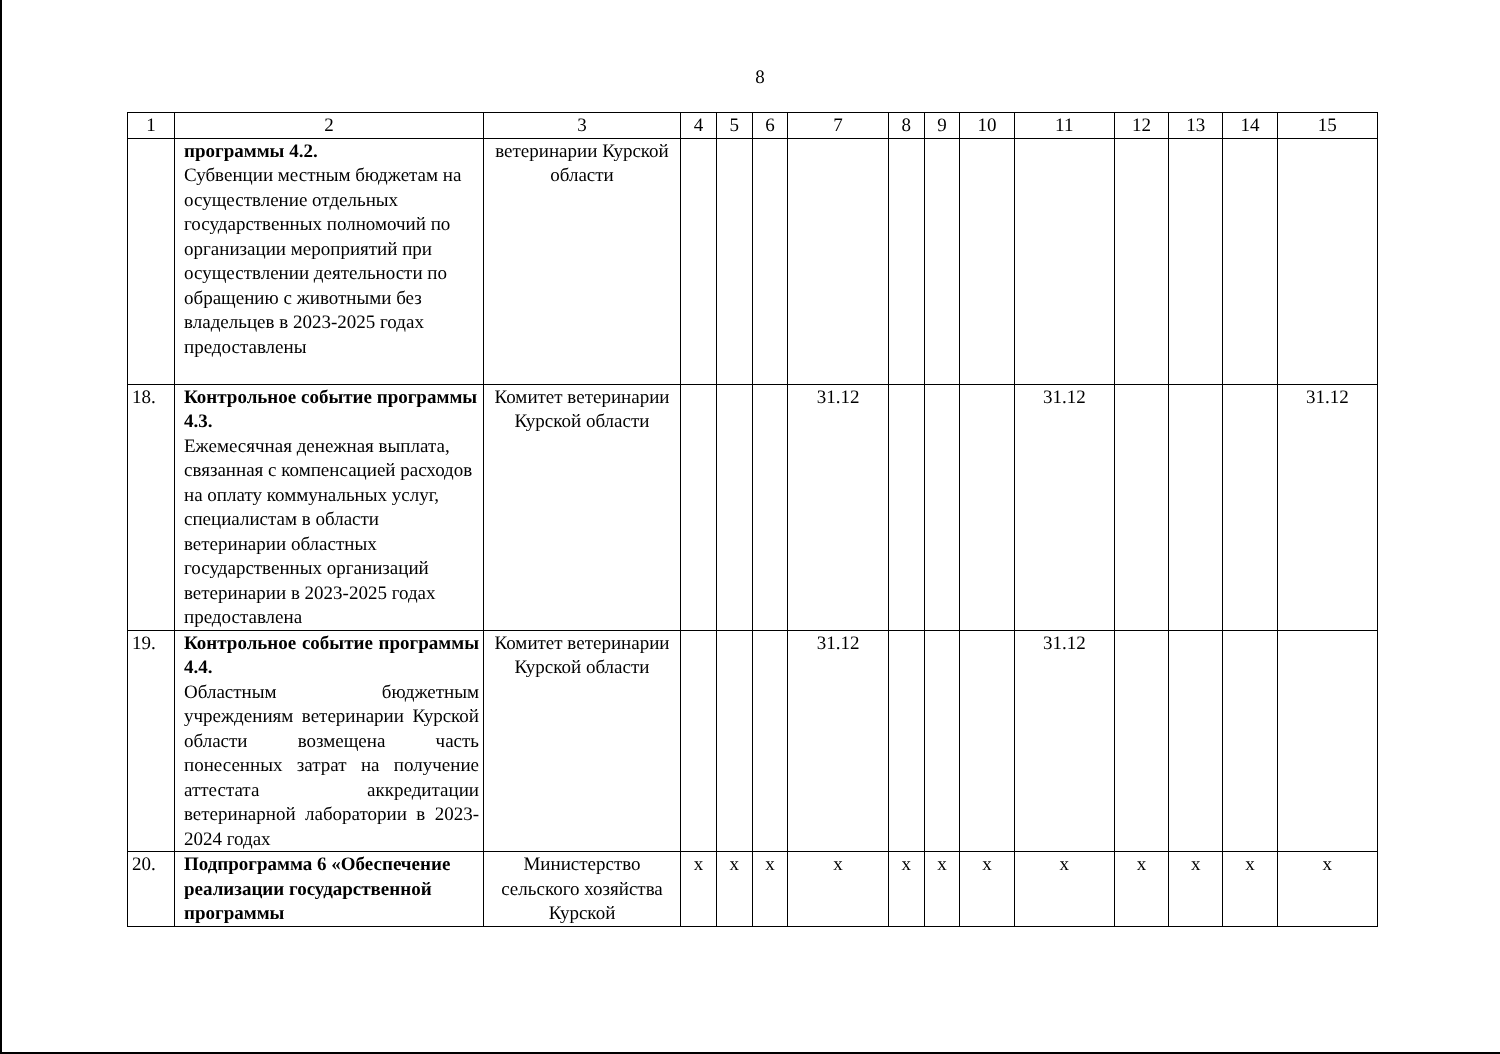8
| 1 | 2 | 3 | 4 | 5 | 6 | 7 | 8 | 9 | 10 | 11 | 12 | 13 | 14 | 15 |
| --- | --- | --- | --- | --- | --- | --- | --- | --- | --- | --- | --- | --- | --- | --- |
| | программы 4.2. Субвенции местным бюджетам на осуществление отдельных государственных полномочий по организации мероприятий при осуществлении деятельности по обращению с животными без владельцев в 2023-2025 годах предоставлены | ветеринарии Курской области | | | | | | | | | | | | |
| 18. | Контрольное событие программы 4.3. Ежемесячная денежная выплата, связанная с компенсацией расходов на оплату коммунальных услуг, специалистам в области ветеринарии областных государственных организаций ветеринарии в 2023-2025 годах предоставлена | Комитет ветеринарии Курской области | | | | 31.12 | | | | 31.12 | | | | 31.12 |
| 19. | Контрольное событие программы 4.4. Областным бюджетным учреждениям ветеринарии Курской области возмещена часть понесенных затрат на получение аттестата аккредитации ветеринарной лаборатории в 2023-2024 годах | Комитет ветеринарии Курской области | | | | 31.12 | | | | 31.12 | | | | |
| 20. | Подпрограмма 6 «Обеспечение реализации государственной программы | Министерство сельского хозяйства Курской | x | x | x | x | x | x | x | x | x | x | x | x |